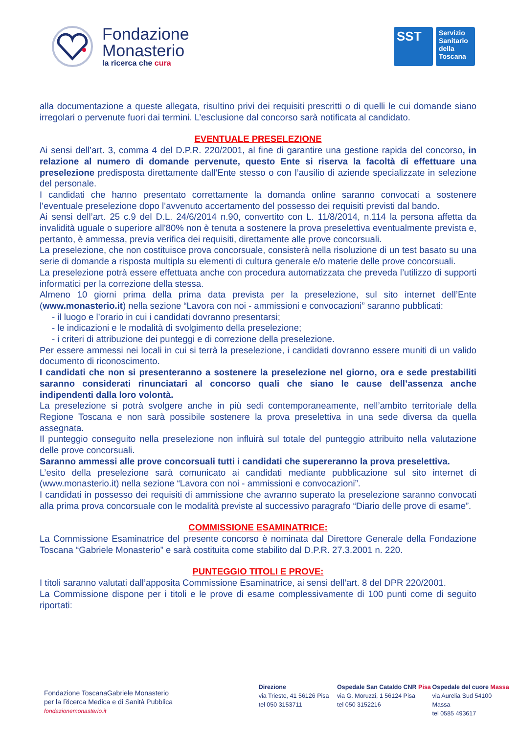Fondazione
Monasterio
la ricerca che cura
SST
Servizio Sanitario della Toscana
alla documentazione a queste allegata, risultino privi dei requisiti prescritti o di quelli le cui domande siano irregolari o pervenute fuori dai termini. L’esclusione dal concorso sarà notificata al candidato.
EVENTUALE PRESELEZIONE
Ai sensi dell’art. 3, comma 4 del D.P.R. 220/2001, al fine di garantire una gestione rapida del concorso, in relazione al numero di domande pervenute, questo Ente si riserva la facoltà di effettuare una preselezione predisposta direttamente dall’Ente stesso o con l’ausilio di aziende specializzate in selezione del personale.
I candidati che hanno presentato correttamente la domanda online saranno convocati a sostenere l’eventuale preselezione dopo l’avvenuto accertamento del possesso dei requisiti previsti dal bando.
Ai sensi dell’art. 25 c.9 del D.L. 24/6/2014 n.90, convertito con L. 11/8/2014, n.114 la persona affetta da invalidità uguale o superiore all'80% non è tenuta a sostenere la prova preselettiva eventualmente prevista e, pertanto, è ammessa, previa verifica dei requisiti, direttamente alle prove concorsuali.
La preselezione, che non costituisce prova concorsuale, consisterà nella risoluzione di un test basato su una serie di domande a risposta multipla su elementi di cultura generale e/o materie delle prove concorsuali.
La preselezione potrà essere effettuata anche con procedura automatizzata che preveda l’utilizzo di supporti informatici per la correzione della stessa.
Almeno 10 giorni prima della prima data prevista per la preselezione, sul sito internet dell’Ente (www.monasterio.it) nella sezione “Lavora con noi - ammissioni e convocazioni” saranno pubblicati:
- il luogo e l’orario in cui i candidati dovranno presentarsi;
- le indicazioni e le modalità di svolgimento della preselezione;
- i criteri di attribuzione dei punteggi e di correzione della preselezione.
Per essere ammessi nei locali in cui si terrà la preselezione, i candidati dovranno essere muniti di un valido documento di riconoscimento.
I candidati che non si presenteranno a sostenere la preselezione nel giorno, ora e sede prestabiliti saranno considerati rinunciatari al concorso quali che siano le cause dell’assenza anche indipendenti dalla loro volontà.
La preselezione si potrà svolgere anche in più sedi contemporaneamente, nell’ambito territoriale della Regione Toscana e non sarà possibile sostenere la prova preselettiva in una sede diversa da quella assegnata.
Il punteggio conseguito nella preselezione non influirà sul totale del punteggio attribuito nella valutazione delle prove concorsuali.
Saranno ammessi alle prove concorsuali tutti i candidati che supereranno la prova preselettiva.
L’esito della preselezione sarà comunicato ai candidati mediante pubblicazione sul sito internet di (www.monasterio.it) nella sezione “Lavora con noi - ammissioni e convocazioni”.
I candidati in possesso dei requisiti di ammissione che avranno superato la preselezione saranno convocati alla prima prova concorsuale con le modalità previste al successivo paragrafo “Diario delle prove di esame”.
COMMISSIONE ESAMINATRICE:
La Commissione Esaminatrice del presente concorso è nominata dal Direttore Generale della Fondazione Toscana “Gabriele Monasterio” e sarà costituita come stabilito dal D.P.R. 27.3.2001 n. 220.
PUNTEGGIO TITOLI E PROVE:
I titoli saranno valutati dall’apposita Commissione Esaminatrice, ai sensi dell’art. 8 del DPR 220/2001.
La Commissione dispone per i titoli e le prove di esame complessivamente di 100 punti come di seguito riportati:
Fondazione ToscanaGabriele Monasterio
per la Ricerca Medica e di Sanità Pubblica
fondazionemonasterio.it
Direzione
via Trieste, 41 56126 Pisa
tel 050 3153711
Ospedale San Cataldo CNR Pisa
via G. Moruzzi, 1 56124 Pisa
tel 050 3152216
Ospedale del cuore Massa
via Aurelia Sud 54100 Massa
tel 0585 493617